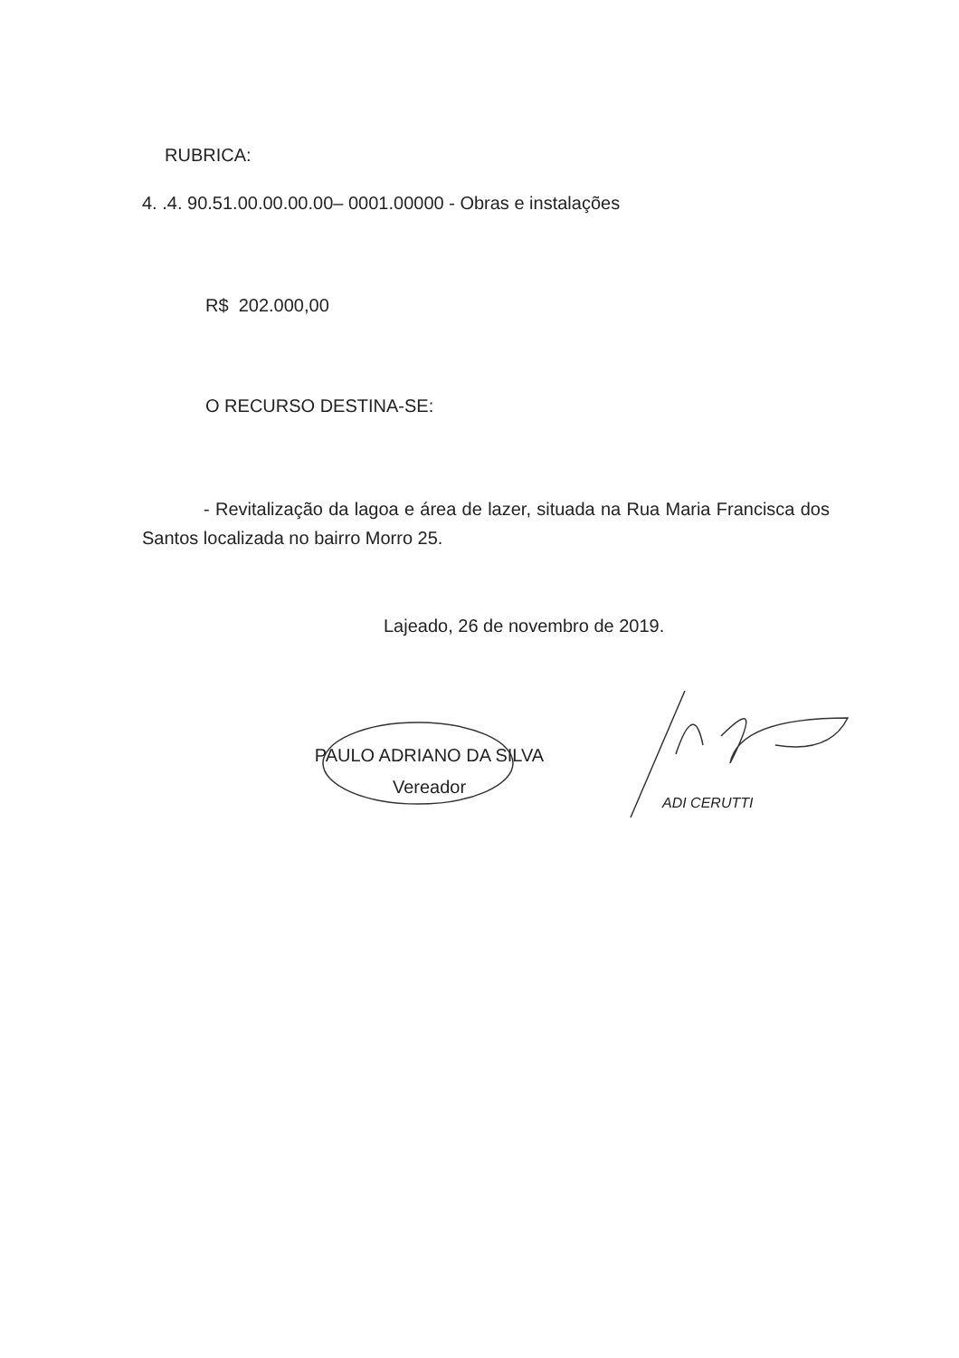RUBRICA:
4. .4. 90.51.00.00.00.00– 0001.00000 - Obras e instalações
R$ 202.000,00
O RECURSO DESTINA-SE:
- Revitalização da lagoa e área de lazer, situada na Rua Maria Francisca dos Santos localizada no bairro Morro 25.
Lajeado, 26 de novembro de 2019.
PAULO ADRIANO DA SILVA
Vereador
ADI CERUTTI